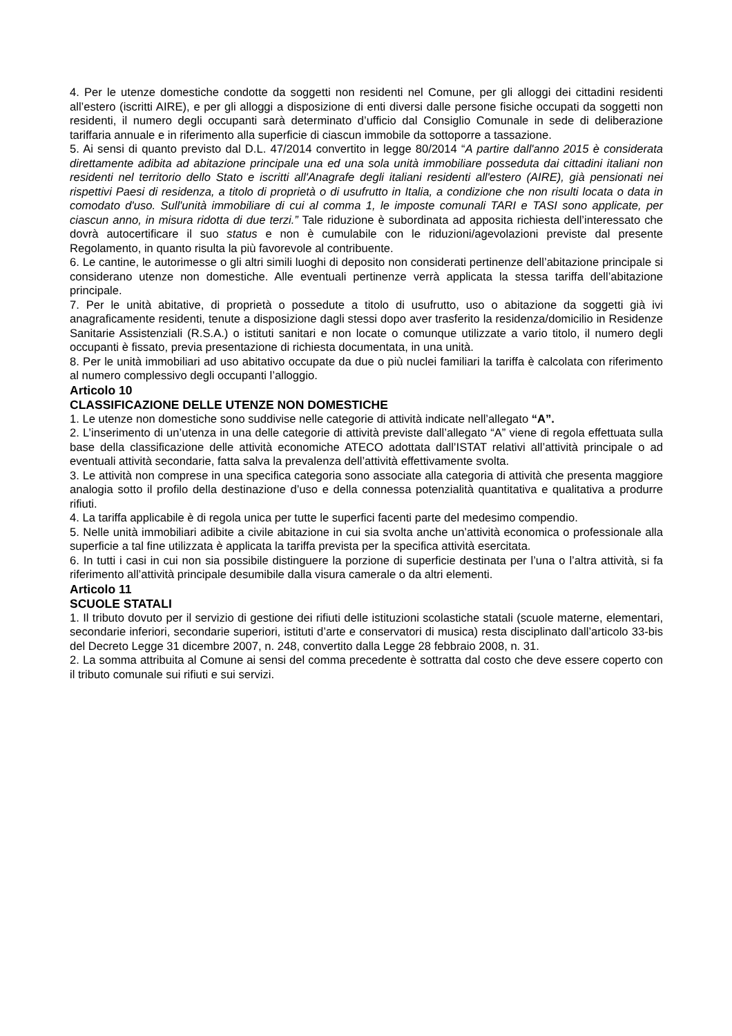4. Per le utenze domestiche condotte da soggetti non residenti nel Comune, per gli alloggi dei cittadini residenti all’estero (iscritti AIRE), e per gli alloggi a disposizione di enti diversi dalle persone fisiche occupati da soggetti non residenti, il numero degli occupanti sarà determinato d’ufficio dal Consiglio Comunale in sede di deliberazione tariffaria annuale e in riferimento alla superficie di ciascun immobile da sottoporre a tassazione.
5. Ai sensi di quanto previsto dal D.L. 47/2014 convertito in legge 80/2014 “A partire dall'anno 2015 è considerata direttamente adibita ad abitazione principale una ed una sola unità immobiliare posseduta dai cittadini italiani non residenti nel territorio dello Stato e iscritti all'Anagrafe degli italiani residenti all'estero (AIRE), già pensionati nei rispettivi Paesi di residenza, a titolo di proprietà o di usufrutto in Italia, a condizione che non risulti locata o data in comodato d'uso. Sull'unità immobiliare di cui al comma 1, le imposte comunali TARI e TASI sono applicate, per ciascun anno, in misura ridotta di due terzi.” Tale riduzione è subordinata ad apposita richiesta dell’interessato che dovrà autocertificare il suo status e non è cumulabile con le riduzioni/agevolazioni previste dal presente Regolamento, in quanto risulta la più favorevole al contribuente.
6. Le cantine, le autorimesse o gli altri simili luoghi di deposito non considerati pertinenze dell’abitazione principale si considerano utenze non domestiche. Alle eventuali pertinenze verrà applicata la stessa tariffa dell’abitazione principale.
7. Per le unità abitative, di proprietà o possedute a titolo di usufrutto, uso o abitazione da soggetti già ivi anagraficamente residenti, tenute a disposizione dagli stessi dopo aver trasferito la residenza/domicilio in Residenze Sanitarie Assistenziali (R.S.A.) o istituti sanitari e non locate o comunque utilizzate a vario titolo, il numero degli occupanti è fissato, previa presentazione di richiesta documentata, in una unità.
8. Per le unità immobiliari ad uso abitativo occupate da due o più nuclei familiari la tariffa è calcolata con riferimento al numero complessivo degli occupanti l’alloggio.
Articolo 10
CLASSIFICAZIONE DELLE UTENZE NON DOMESTICHE
1. Le utenze non domestiche sono suddivise nelle categorie di attività indicate nell’allegato “A”.
2. L’inserimento di un’utenza in una delle categorie di attività previste dall’allegato “A” viene di regola effettuata sulla base della classificazione delle attività economiche ATECO adottata dall’ISTAT relativi all’attività principale o ad eventuali attività secondarie, fatta salva la prevalenza dell’attività effettivamente svolta.
3. Le attività non comprese in una specifica categoria sono associate alla categoria di attività che presenta maggiore analogia sotto il profilo della destinazione d’uso e della connessa potenzialità quantitativa e qualitativa a produrre rifiuti.
4. La tariffa applicabile è di regola unica per tutte le superfici facenti parte del medesimo compendio.
5. Nelle unità immobiliari adibite a civile abitazione in cui sia svolta anche un’attività economica o professionale alla superficie a tal fine utilizzata è applicata la tariffa prevista per la specifica attività esercitata.
6. In tutti i casi in cui non sia possibile distinguere la porzione di superficie destinata per l’una o l’altra attività, si fa riferimento all’attività principale desumibile dalla visura camerale o da altri elementi.
Articolo 11
SCUOLE STATALI
1. Il tributo dovuto per il servizio di gestione dei rifiuti delle istituzioni scolastiche statali (scuole materne, elementari, secondarie inferiori, secondarie superiori, istituti d’arte e conservatori di musica) resta disciplinato dall’articolo 33-bis del Decreto Legge 31 dicembre 2007, n. 248, convertito dalla Legge 28 febbraio 2008, n. 31.
2. La somma attribuita al Comune ai sensi del comma precedente è sottratta dal costo che deve essere coperto con il tributo comunale sui rifiuti e sui servizi.